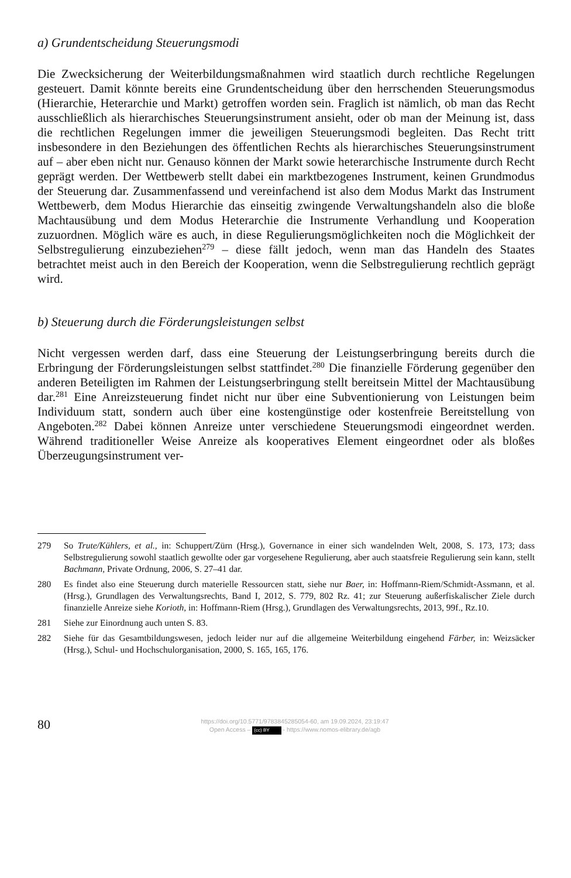a) Grundentscheidung Steuerungsmodi
Die Zwecksicherung der Weiterbildungsmaßnahmen wird staatlich durch rechtliche Regelungen gesteuert. Damit könnte bereits eine Grundentscheidung über den herrschenden Steuerungsmodus (Hierarchie, Heterarchie und Markt) getroffen worden sein. Fraglich ist nämlich, ob man das Recht ausschließlich als hierarchisches Steuerungsinstrument ansieht, oder ob man der Meinung ist, dass die rechtlichen Regelungen immer die jeweiligen Steuerungsmodi begleiten. Das Recht tritt insbesondere in den Beziehungen des öffentlichen Rechts als hierarchisches Steuerungsinstrument auf – aber eben nicht nur. Genauso können der Markt sowie heterarchische Instrumente durch Recht geprägt werden. Der Wettbewerb stellt dabei ein marktbezogenes Instrument, keinen Grundmodus der Steuerung dar. Zusammenfassend und vereinfachend ist also dem Modus Markt das Instrument Wettbewerb, dem Modus Hierarchie das einseitig zwingende Verwaltungshandeln also die bloße Machtausübung und dem Modus Heterarchie die Instrumente Verhandlung und Kooperation zuzuordnen. Möglich wäre es auch, in diese Regulierungsmöglichkeiten noch die Möglichkeit der Selbstregulierung einzubeziehen<sup>279</sup> – diese fällt jedoch, wenn man das Handeln des Staates betrachtet meist auch in den Bereich der Kooperation, wenn die Selbstregulierung rechtlich geprägt wird.
b) Steuerung durch die Förderungsleistungen selbst
Nicht vergessen werden darf, dass eine Steuerung der Leistungserbringung bereits durch die Erbringung der Förderungsleistungen selbst stattfindet.<sup>280</sup> Die finanzielle Förderung gegenüber den anderen Beteiligten im Rahmen der Leistungserbringung stellt bereitsein Mittel der Machtausübung dar.<sup>281</sup> Eine Anreizsteuerung findet nicht nur über eine Subventionierung von Leistungen beim Individuum statt, sondern auch über eine kostengünstige oder kostenfreie Bereitstellung von Angeboten.<sup>282</sup> Dabei können Anreize unter verschiedene Steuerungsmodi eingeordnet werden. Während traditioneller Weise Anreize als kooperatives Element eingeordnet oder als bloßes Überzeugungsinstrument ver-
279 So Trute/Kühlers, et al., in: Schuppert/Zürn (Hrsg.), Governance in einer sich wandelnden Welt, 2008, S. 173, 173; dass Selbstregulierung sowohl staatlich gewollte oder gar vorgesehene Regulierung, aber auch staatsfreie Regulierung sein kann, stellt Bachmann, Private Ordnung, 2006, S. 27–41 dar.
280 Es findet also eine Steuerung durch materielle Ressourcen statt, siehe nur Baer, in: Hoffmann-Riem/Schmidt-Assmann, et al. (Hrsg.), Grundlagen des Verwaltungsrechts, Band I, 2012, S. 779, 802 Rz. 41; zur Steuerung außerfiskalischer Ziele durch finanzielle Anreize siehe Korioth, in: Hoffmann-Riem (Hrsg.), Grundlagen des Verwaltungsrechts, 2013, 99f., Rz.10.
281 Siehe zur Einordnung auch unten S. 83.
282 Siehe für das Gesamtbildungswesen, jedoch leider nur auf die allgemeine Weiterbildung eingehend Färber, in: Weizsäcker (Hrsg.), Schul- und Hochschulorganisation, 2000, S. 165, 165, 176.
80
https://doi.org/10.5771/9783845285054-60, am 19.09.2024, 23:19:47
Open Access – (cc) BY - https://www.nomos-elibrary.de/agb